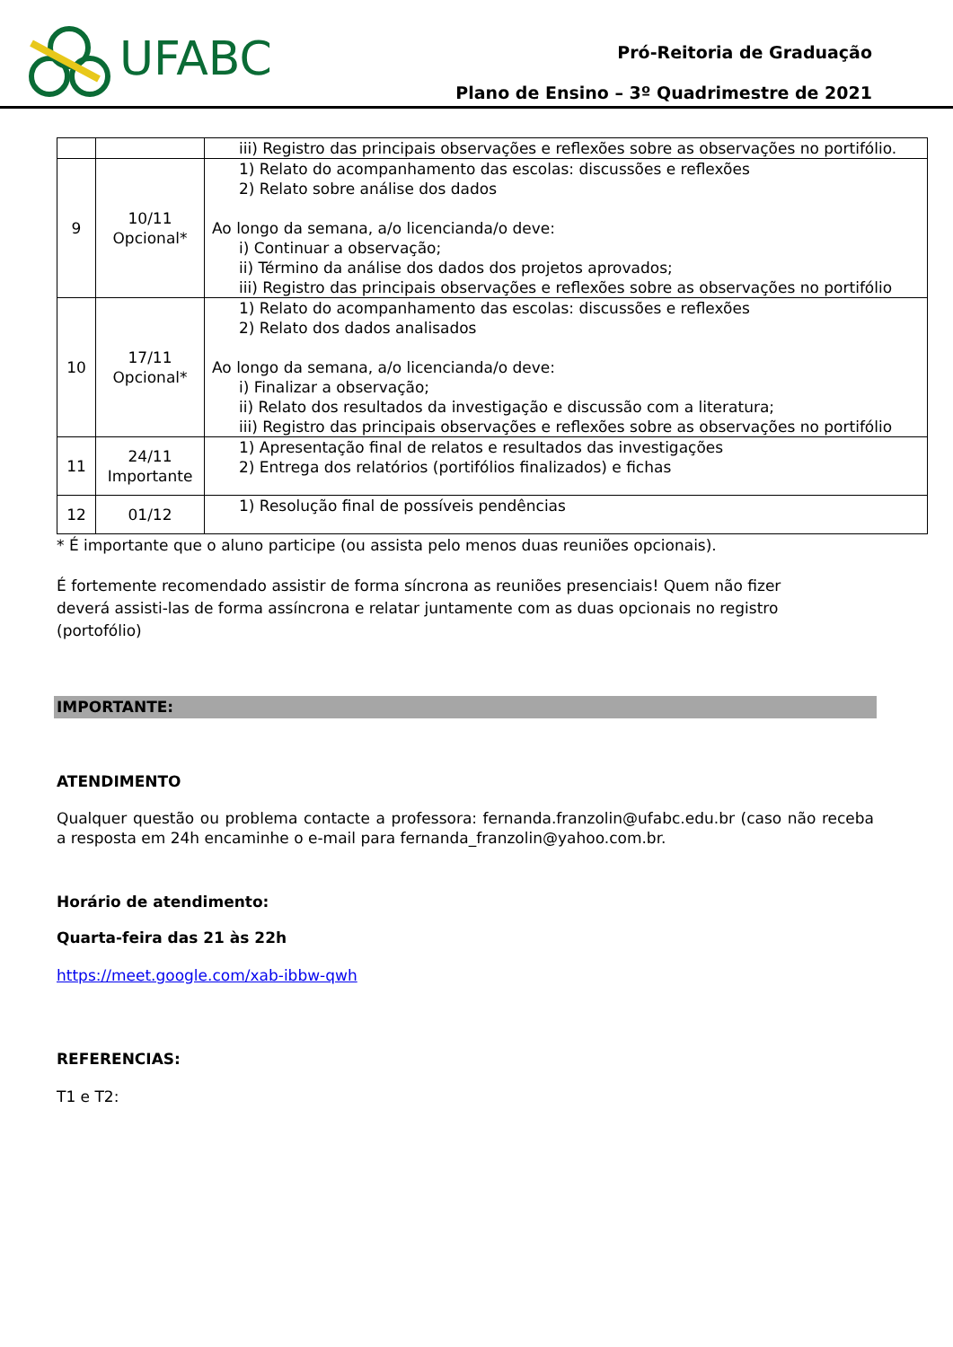UFABC
Pró-Reitoria de Graduação
Plano de Ensino – 3º Quadrimestre de 2021
| | | iii) Registro das principais observações e reflexões sobre as observações no portifólio. |
| 9 | 10/11 Opcional* | 1) Relato do acompanhamento das escolas: discussões e reflexões 2) Relato sobre análise dos dados Ao longo da semana, a/o licencianda/o deve: i) Continuar a observação; ii) Término da análise dos dados dos projetos aprovados; iii) Registro das principais observações e reflexões sobre as observações no portifólio |
| 10 | 17/11 Opcional* | 1) Relato do acompanhamento das escolas: discussões e reflexões 2) Relato dos dados analisados Ao longo da semana, a/o licencianda/o deve: i) Finalizar a observação; ii) Relato dos resultados da investigação e discussão com a literatura; iii) Registro das principais observações e reflexões sobre as observações no portifólio |
| 11 | 24/11 Importante | 1) Apresentação final de relatos e resultados das investigações 2) Entrega dos relatórios (portifólios finalizados) e fichas |
| 12 | 01/12 | 1) Resolução final de possíveis pendências |
* É importante que o aluno participe (ou assista pelo menos duas reuniões opcionais).
É fortemente recomendado assistir de forma síncrona as reuniões presenciais! Quem não fizer deverá assisti-las de forma assíncrona e relatar juntamente com as duas opcionais no registro (portofólio)
IMPORTANTE:
ATENDIMENTO
Qualquer questão ou problema contacte a professora: fernanda.franzolin@ufabc.edu.br (caso não receba a resposta em 24h encaminhe o e-mail para fernanda_franzolin@yahoo.com.br.
Horário de atendimento:
Quarta-feira das 21 às 22h
https://meet.google.com/xab-ibbw-qwh
REFERENCIAS:
T1 e T2: